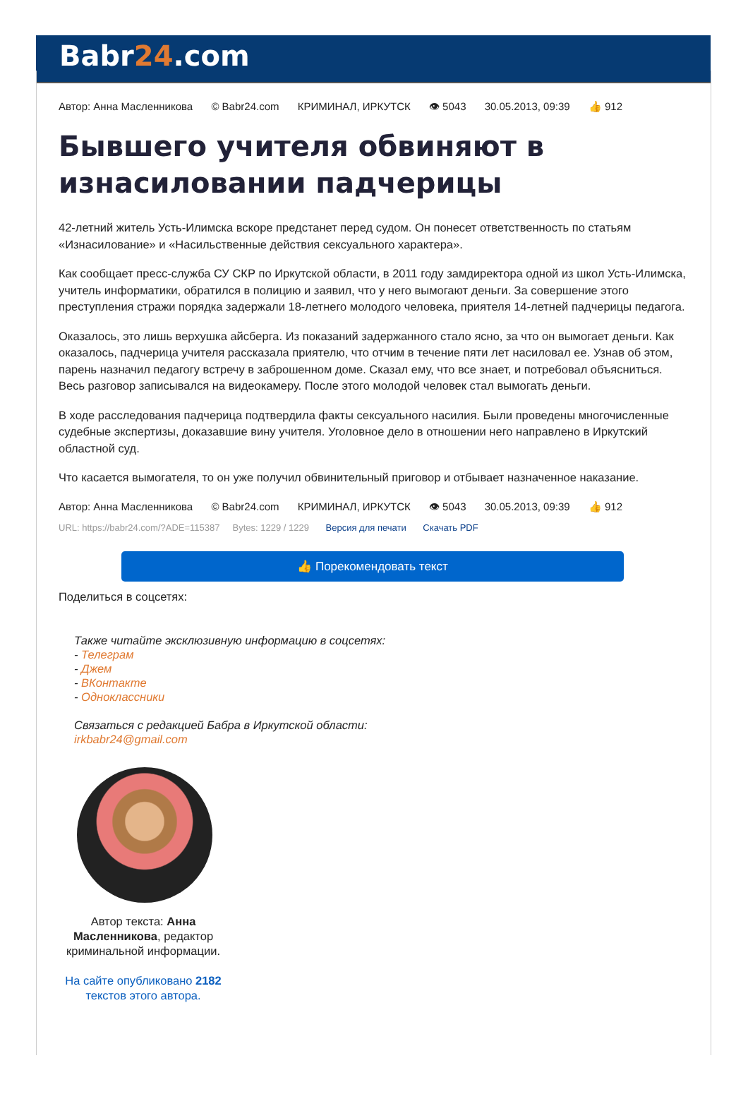Babr24.com
Автор: Анна Масленникова © Babr24.com КРИМИНАЛ, ИРКУТСК 👁 5043 30.05.2013, 09:39 👍 912
Бывшего учителя обвиняют в изнасиловании падчерицы
42-летний житель Усть-Илимска вскоре предстанет перед судом. Он понесет ответственность по статьям «Изнасилование» и «Насильственные действия сексуального характера».
Как сообщает пресс-служба СУ СКР по Иркутской области, в 2011 году замдиректора одной из школ Усть-Илимска, учитель информатики, обратился в полицию и заявил, что у него вымогают деньги. За совершение этого преступления стражи порядка задержали 18-летнего молодого человека, приятеля 14-летней падчерицы педагога.
Оказалось, это лишь верхушка айсберга. Из показаний задержанного стало ясно, за что он вымогает деньги. Как оказалось, падчерица учителя рассказала приятелю, что отчим в течение пяти лет насиловал ее. Узнав об этом, парень назначил педагогу встречу в заброшенном доме. Сказал ему, что все знает, и потребовал объясниться. Весь разговор записывался на видеокамеру. После этого молодой человек стал вымогать деньги.
В ходе расследования падчерица подтвердила факты сексуального насилия. Были проведены многочисленные судебные экспертизы, доказавшие вину учителя. Уголовное дело в отношении него направлено в Иркутский областной суд.
Что касается вымогателя, то он уже получил обвинительный приговор и отбывает назначенное наказание.
Автор: Анна Масленникова © Babr24.com КРИМИНАЛ, ИРКУТСК 👁 5043 30.05.2013, 09:39 👍 912
URL: https://babr24.com/?ADE=115387 Bytes: 1229 / 1229 Версия для печати Скачать PDF
👍 Порекомендовать текст
Поделиться в соцсетях:
Также читайте эксклюзивную информацию в соцсетях:
- Телеграм
- Джем
- ВКонтакте
- Одноклассники
Связаться с редакцией Бабра в Иркутской области:
irkbabr24@gmail.com
Автор текста: Анна Масленникова, редактор криминальной информации.
На сайте опубликовано 2182 текстов этого автора.